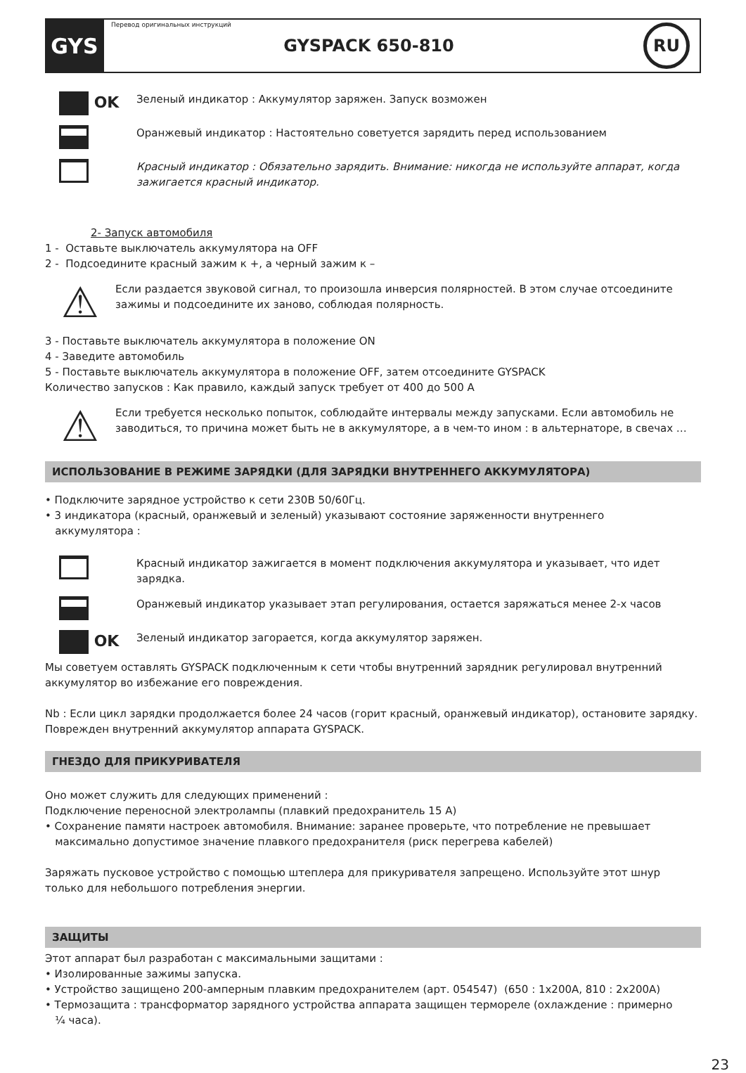GYS
Перевод оригинальных инструкций
GYSPACK 650-810
RU
OK
Зеленый индикатор : Аккумулятор заряжен. Запуск возможен
Оранжевый индикатор : Настоятельно советуется зарядить перед использованием
Красный индикатор : Обязательно зарядить. Внимание: никогда не используйте аппарат, когда зажигается красный индикатор.
2- Запуск автомобиля
1 - Оставьте выключатель аккумулятора на OFF
2 - Подсоедините красный зажим к +, а черный зажим к –
⚠
Если раздается звуковой сигнал, то произошла инверсия полярностей. В этом случае отсоедините зажимы и подсоедините их заново, соблюдая полярность.
3 - Поставьте выключатель аккумулятора в положение ON
4 - Заведите автомобиль
5 - Поставьте выключатель аккумулятора в положение OFF, затем отсоедините GYSPACK
Количество запусков : Как правило, каждый запуск требует от 400 до 500 А
⚠
Если требуется несколько попыток, соблюдайте интервалы между запусками. Если автомобиль не заводиться, то причина может быть не в аккумуляторе, а в чем-то ином : в альтернаторе, в свечах …
ИСПОЛЬЗОВАНИЕ В РЕЖИМЕ ЗАРЯДКИ (ДЛЯ ЗАРЯДКИ ВНУТРЕННЕГО АККУМУЛЯТОРА)
• Подключите зарядное устройство к сети 230В 50/60Гц.
• 3 индикатора (красный, оранжевый и зеленый) указывают состояние заряженности внутреннего
аккумулятора :
Красный индикатор зажигается в момент подключения аккумулятора и указывает, что идет зарядка.
Оранжевый индикатор указывает этап регулирования, остается заряжаться менее 2-х часов
OK
Зеленый индикатор загорается, когда аккумулятор заряжен.
Мы советуем оставлять GYSPACK подключенным к сети чтобы внутренний зарядник регулировал внутренний аккумулятор во избежание его повреждения.
Nb : Если цикл зарядки продолжается более 24 часов (горит красный, оранжевый индикатор), остановите зарядку. Поврежден внутренний аккумулятор аппарата GYSPACK.
ГНЕЗДО ДЛЯ ПРИКУРИВАТЕЛЯ
Оно может служить для следующих применений :
Подключение переносной электролампы (плавкий предохранитель 15 А)
• Сохранение памяти настроек автомобиля. Внимание: заранее проверьте, что потребление не превышает
максимально допустимое значение плавкого предохранителя (риск перегрева кабелей)
Заряжать пусковое устройство с помощью штеплера для прикуривателя запрещено. Используйте этот шнур только для небольшого потребления энергии.
ЗАЩИТЫ
Этот аппарат был разработан с максимальными защитами :
• Изолированные зажимы запуска.
• Устройство защищено 200-амперным плавким предохранителем (арт. 054547) (650 : 1x200A, 810 : 2x200A)
• Термозащита : трансформатор зарядного устройства аппарата защищен термореле (охлаждение : примерно
¼ часа).
23